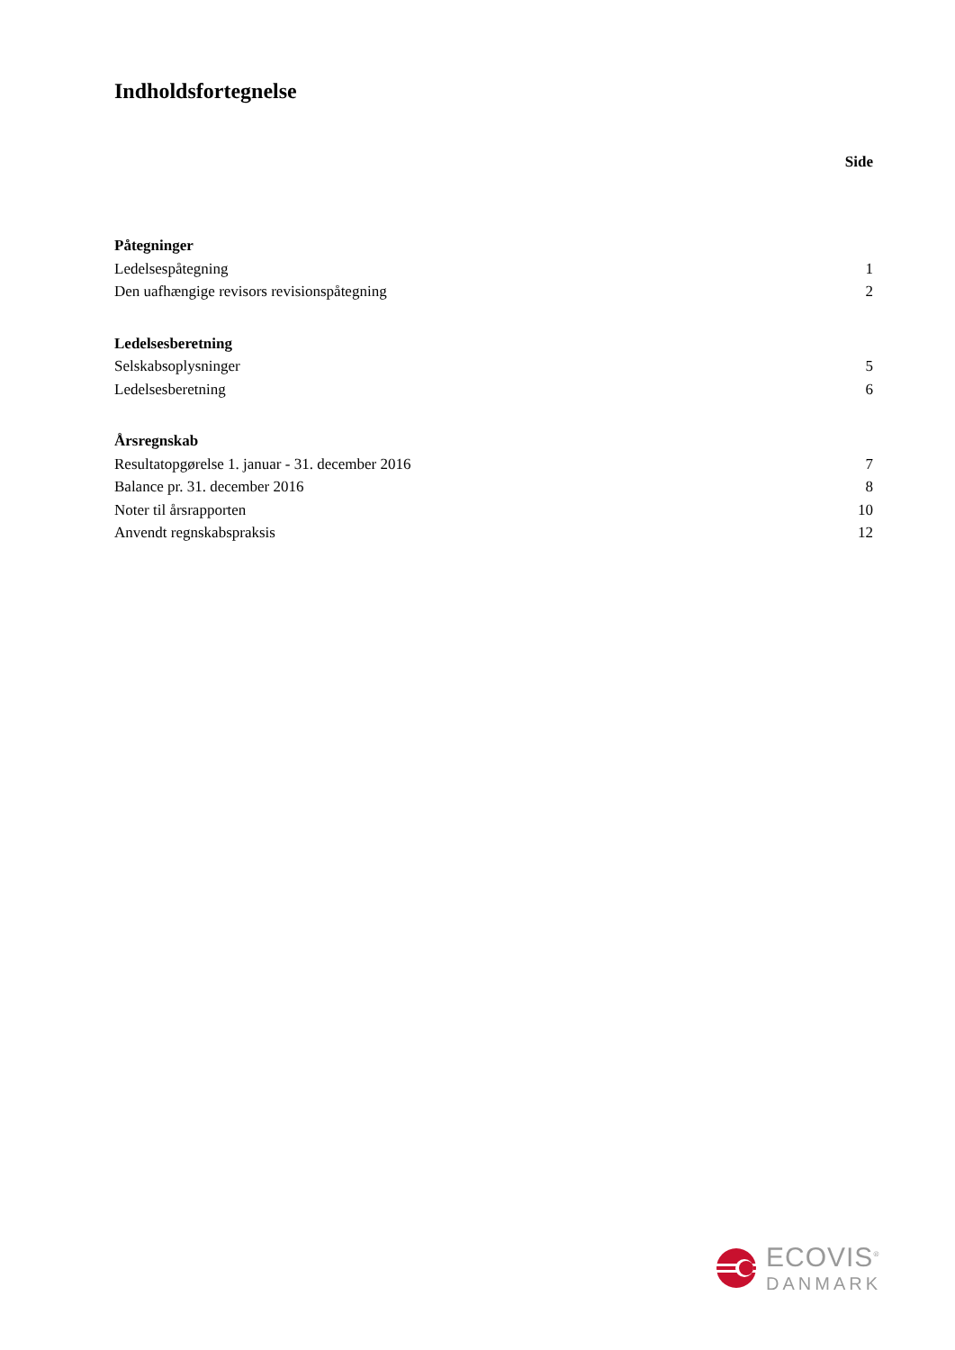Indholdsfortegnelse
Side
Påtegninger
Ledelsespåtegning 1
Den uafhængige revisors revisionspåtegning 2
Ledelsesberetning
Selskabsoplysninger 5
Ledelsesberetning 6
Årsregnskab
Resultatopgørelse 1. januar - 31. december 2016 7
Balance pr. 31. december 2016 8
Noter til årsrapporten 10
Anvendt regnskabspraksis 12
ECOVIS<sup>®</sup>
DANMARK